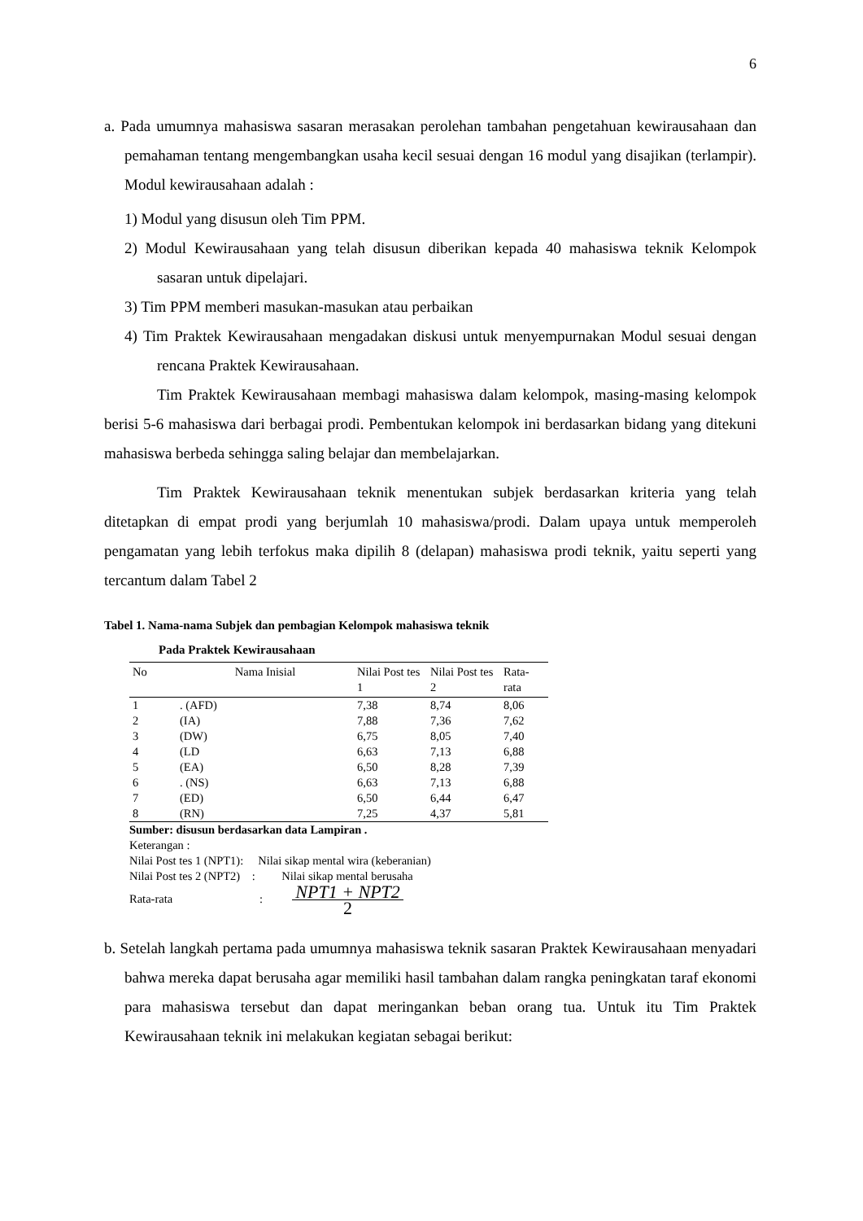6
a. Pada umumnya mahasiswa sasaran merasakan perolehan tambahan pengetahuan kewirausahaan dan pemahaman tentang mengembangkan usaha kecil sesuai dengan 16 modul yang disajikan (terlampir). Modul kewirausahaan adalah :
1) Modul yang disusun oleh Tim PPM.
2) Modul Kewirausahaan yang telah disusun diberikan kepada 40 mahasiswa teknik Kelompok sasaran untuk dipelajari.
3) Tim PPM memberi masukan-masukan atau perbaikan
4) Tim Praktek Kewirausahaan mengadakan diskusi untuk menyempurnakan Modul sesuai dengan rencana Praktek Kewirausahaan.
Tim Praktek Kewirausahaan membagi mahasiswa dalam kelompok, masing-masing kelompok berisi 5-6 mahasiswa dari berbagai prodi. Pembentukan kelompok ini berdasarkan bidang yang ditekuni mahasiswa berbeda sehingga saling belajar dan membelajarkan.
Tim Praktek Kewirausahaan teknik menentukan subjek berdasarkan kriteria yang telah ditetapkan di empat prodi yang berjumlah 10 mahasiswa/prodi. Dalam upaya untuk memperoleh pengamatan yang lebih terfokus maka dipilih 8 (delapan) mahasiswa prodi teknik, yaitu seperti yang tercantum dalam Tabel 2
Tabel 1. Nama-nama Subjek dan pembagian Kelompok mahasiswa teknik
Pada Praktek Kewirausahaan
| No | Nama Inisial | Nilai Post tes 1 | Nilai Post tes 2 | Rata-rata |
| --- | --- | --- | --- | --- |
| 1 | . (AFD) | 7,38 | 8,74 | 8,06 |
| 2 | (IA) | 7,88 | 7,36 | 7,62 |
| 3 | (DW) | 6,75 | 8,05 | 7,40 |
| 4 | (LD | 6,63 | 7,13 | 6,88 |
| 5 | (EA) | 6,50 | 8,28 | 7,39 |
| 6 | . (NS) | 6,63 | 7,13 | 6,88 |
| 7 | (ED) | 6,50 | 6,44 | 6,47 |
| 8 | (RN) | 7,25 | 4,37 | 5,81 |
Sumber: disusun berdasarkan data Lampiran .
Keterangan :
Nilai Post tes 1 (NPT1): Nilai sikap mental wira (keberanian)
Nilai Post tes 2 (NPT2) : Nilai sikap mental berusaha
Rata-rata: NPT1 + NPT2 2
b. Setelah langkah pertama pada umumnya mahasiswa teknik sasaran Praktek Kewirausahaan menyadari bahwa mereka dapat berusaha agar memiliki hasil tambahan dalam rangka peningkatan taraf ekonomi para mahasiswa tersebut dan dapat meringankan beban orang tua. Untuk itu Tim Praktek Kewirausahaan teknik ini melakukan kegiatan sebagai berikut: